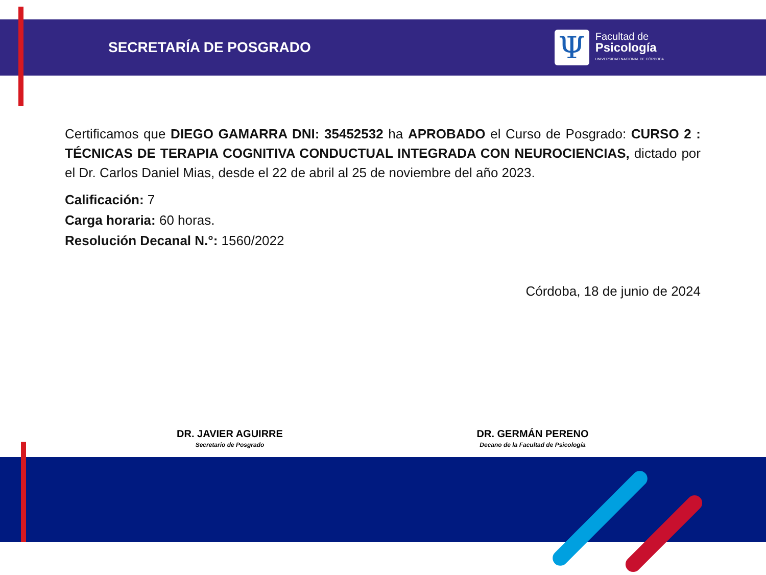SECRETARÍA DE POSGRADO
Ψ
Facultad de
Psicología
UNIVERSIDAD NACIONAL DE CÓRDOBA
Certificamos que DIEGO GAMARRA DNI: 35452532 ha APROBADO el Curso de Posgrado: CURSO 2 : TÉCNICAS DE TERAPIA COGNITIVA CONDUCTUAL INTEGRADA CON NEUROCIENCIAS, dictado por el Dr. Carlos Daniel Mias, desde el 22 de abril al 25 de noviembre del año 2023.
Calificación: 7
Carga horaria: 60 horas.
Resolución Decanal N.°: 1560/2022
Córdoba, 18 de junio de 2024
DR. JAVIER AGUIRRE
Secretario de Posgrado
DR. GERMÁN PERENO
Decano de la Facultad de Psicología